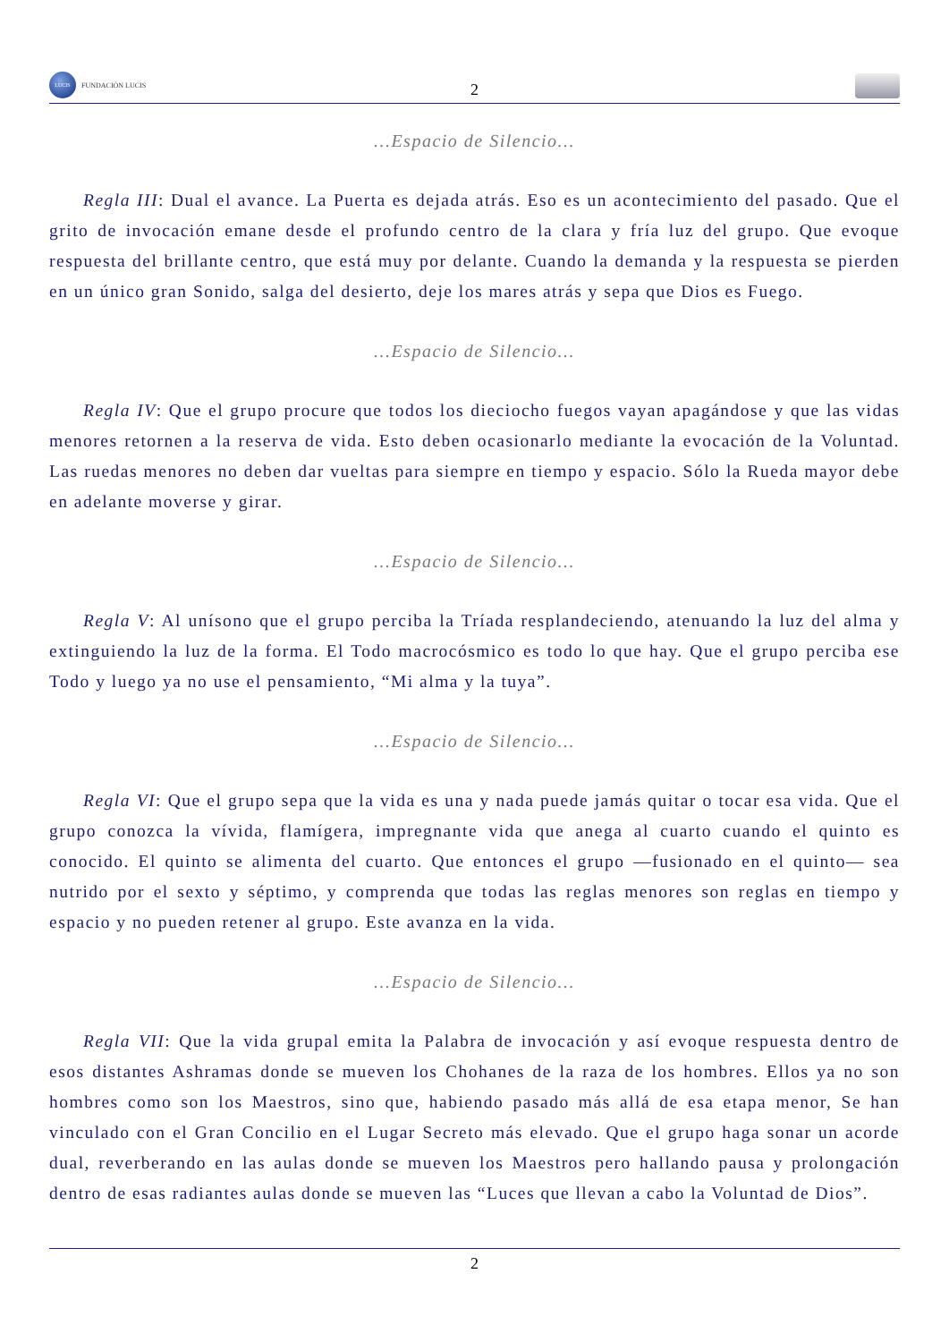LUCIS
FUNDACIÓN LUCIS
2
...Espacio de Silencio...
Regla III: Dual el avance. La Puerta es dejada atrás. Eso es un acontecimiento del pasado. Que el grito de invocación emane desde el profundo centro de la clara y fría luz del grupo. Que evoque respuesta del brillante centro, que está muy por delante. Cuando la demanda y la respuesta se pierden en un único gran Sonido, salga del desierto, deje los mares atrás y sepa que Dios es Fuego.
...Espacio de Silencio...
Regla IV: Que el grupo procure que todos los dieciocho fuegos vayan apagándose y que las vidas menores retornen a la reserva de vida. Esto deben ocasionarlo mediante la evocación de la Voluntad. Las ruedas menores no deben dar vueltas para siempre en tiempo y espacio. Sólo la Rueda mayor debe en adelante moverse y girar.
...Espacio de Silencio...
Regla V: Al unísono que el grupo perciba la Tríada resplandeciendo, atenuando la luz del alma y extinguiendo la luz de la forma. El Todo macrocósmico es todo lo que hay. Que el grupo perciba ese Todo y luego ya no use el pensamiento, “Mi alma y la tuya”.
...Espacio de Silencio...
Regla VI: Que el grupo sepa que la vida es una y nada puede jamás quitar o tocar esa vida. Que el grupo conozca la vívida, flamígera, impregnante vida que anega al cuarto cuando el quinto es conocido. El quinto se alimenta del cuarto. Que entonces el grupo —fusionado en el quinto— sea nutrido por el sexto y séptimo, y comprenda que todas las reglas menores son reglas en tiempo y espacio y no pueden retener al grupo. Este avanza en la vida.
...Espacio de Silencio...
Regla VII: Que la vida grupal emita la Palabra de invocación y así evoque respuesta dentro de esos distantes Ashramas donde se mueven los Chohanes de la raza de los hombres. Ellos ya no son hombres como son los Maestros, sino que, habiendo pasado más allá de esa etapa menor, Se han vinculado con el Gran Concilio en el Lugar Secreto más elevado. Que el grupo haga sonar un acorde dual, reverberando en las aulas donde se mueven los Maestros pero hallando pausa y prolongación dentro de esas radiantes aulas donde se mueven las “Luces que llevan a cabo la Voluntad de Dios”.
2